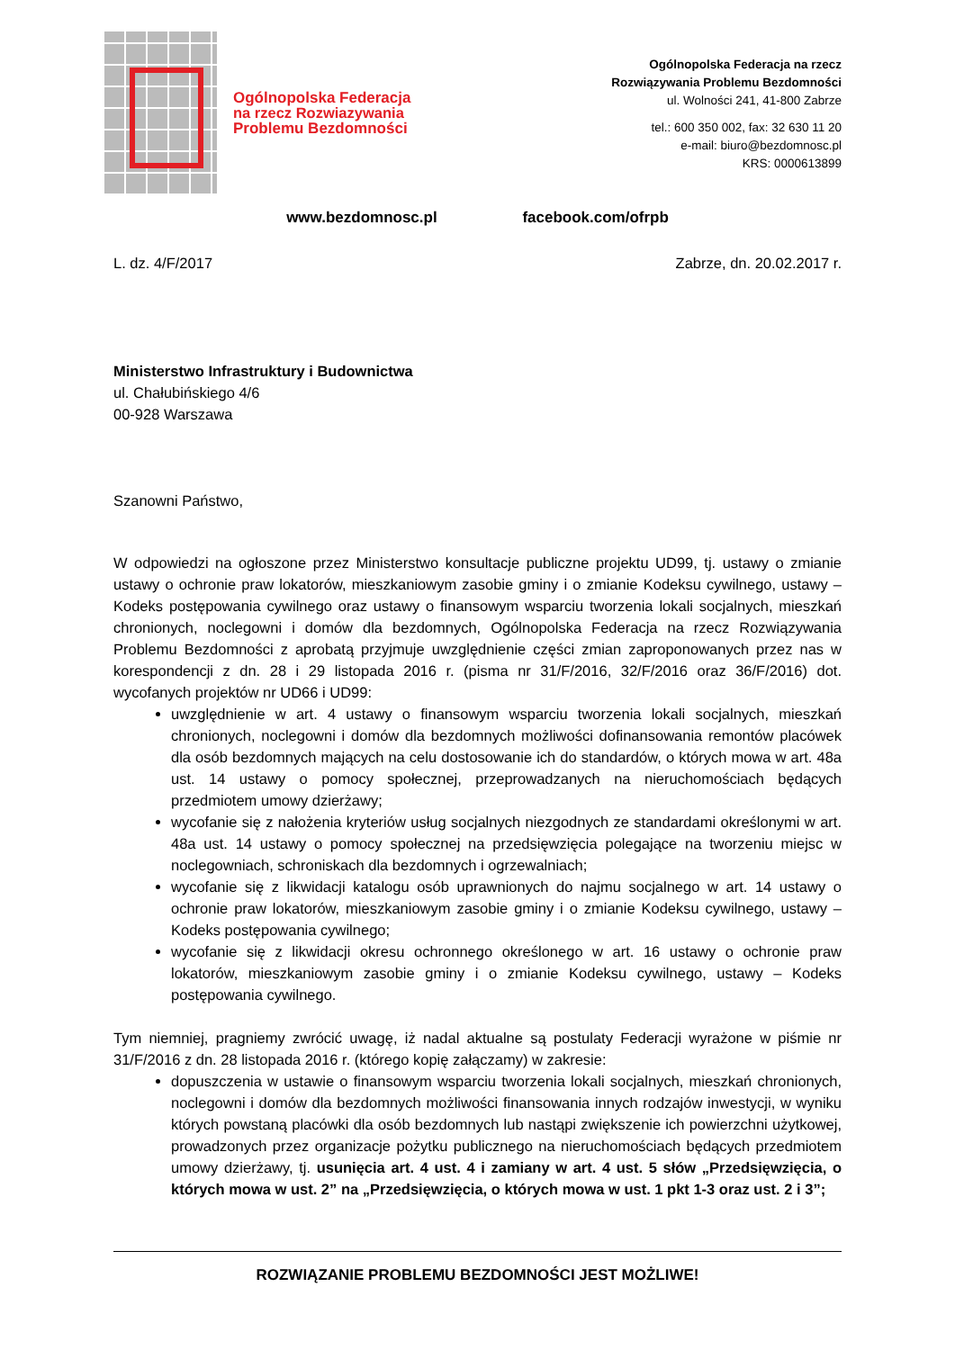Ogólnopolska Federacja
na rzecz Rozwiazywania
Problemu Bezdomności
Ogólnopolska Federacja na rzecz
Rozwiązywania Problemu Bezdomności
ul. Wolności 241, 41-800 Zabrze
tel.: 600 350 002, fax: 32 630 11 20
e-mail: biuro@bezdomnosc.pl
KRS: 0000613899
www.bezdomnosc.pl facebook.com/ofrpb
L. dz. 4/F/2017 Zabrze, dn. 20.02.2017 r.
Ministerstwo Infrastruktury i Budownictwa
ul. Chałubińskiego 4/6
00-928 Warszawa
Szanowni Państwo,
W odpowiedzi na ogłoszone przez Ministerstwo konsultacje publiczne projektu UD99, tj. ustawy o zmianie ustawy o ochronie praw lokatorów, mieszkaniowym zasobie gminy i o zmianie Kodeksu cywilnego, ustawy – Kodeks postępowania cywilnego oraz ustawy o finansowym wsparciu tworzenia lokali socjalnych, mieszkań chronionych, noclegowni i domów dla bezdomnych, Ogólnopolska Federacja na rzecz Rozwiązywania Problemu Bezdomności z aprobatą przyjmuje uwzględnienie części zmian zaproponowanych przez nas w korespondencji z dn. 28 i 29 listopada 2016 r. (pisma nr 31/F/2016, 32/F/2016 oraz 36/F/2016) dot. wycofanych projektów nr UD66 i UD99:
uwzględnienie w art. 4 ustawy o finansowym wsparciu tworzenia lokali socjalnych, mieszkań chronionych, noclegowni i domów dla bezdomnych możliwości dofinansowania remontów placówek dla osób bezdomnych mających na celu dostosowanie ich do standardów, o których mowa w art. 48a ust. 14 ustawy o pomocy społecznej, przeprowadzanych na nieruchomościach będących przedmiotem umowy dzierżawy;
wycofanie się z nałożenia kryteriów usług socjalnych niezgodnych ze standardami określonymi w art. 48a ust. 14 ustawy o pomocy społecznej na przedsięwzięcia polegające na tworzeniu miejsc w noclegowniach, schroniskach dla bezdomnych i ogrzewalniach;
wycofanie się z likwidacji katalogu osób uprawnionych do najmu socjalnego w art. 14 ustawy o ochronie praw lokatorów, mieszkaniowym zasobie gminy i o zmianie Kodeksu cywilnego, ustawy – Kodeks postępowania cywilnego;
wycofanie się z likwidacji okresu ochronnego określonego w art. 16 ustawy o ochronie praw lokatorów, mieszkaniowym zasobie gminy i o zmianie Kodeksu cywilnego, ustawy – Kodeks postępowania cywilnego.
Tym niemniej, pragniemy zwrócić uwagę, iż nadal aktualne są postulaty Federacji wyrażone w piśmie nr 31/F/2016 z dn. 28 listopada 2016 r. (którego kopię załączamy) w zakresie:
dopuszczenia w ustawie o finansowym wsparciu tworzenia lokali socjalnych, mieszkań chronionych, noclegowni i domów dla bezdomnych możliwości finansowania innych rodzajów inwestycji, w wyniku których powstaną placówki dla osób bezdomnych lub nastąpi zwiększenie ich powierzchni użytkowej, prowadzonych przez organizacje pożytku publicznego na nieruchomościach będących przedmiotem umowy dzierżawy, tj. usunięcia art. 4 ust. 4 i zamiany w art. 4 ust. 5 słów „Przedsięwzięcia, o których mowa w ust. 2” na „Przedsięwzięcia, o których mowa w ust. 1 pkt 1-3 oraz ust. 2 i 3”;
ROZWIĄZANIE PROBLEMU BEZDOMNOŚCI JEST MOŻLIWE!